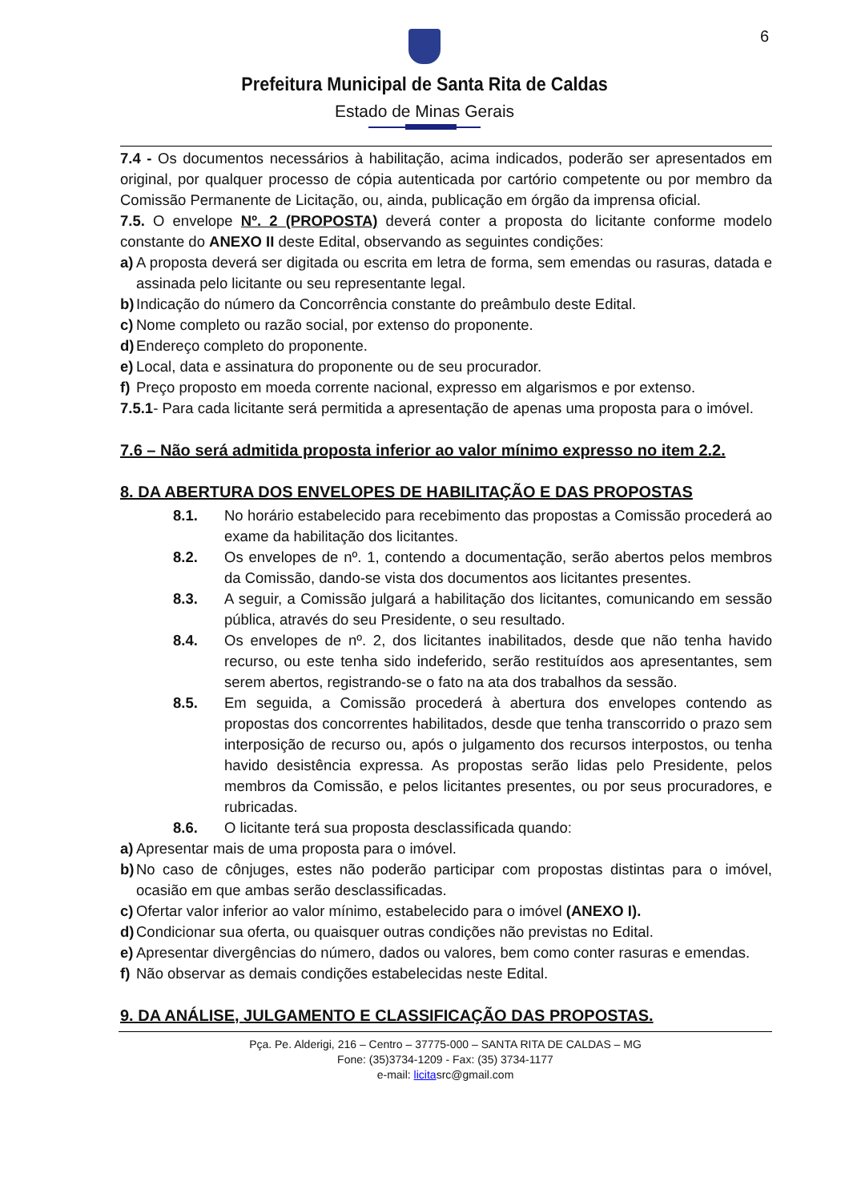6
Prefeitura Municipal de Santa Rita de Caldas
Estado de Minas Gerais
7.4 - Os documentos necessários à habilitação, acima indicados, poderão ser apresentados em original, por qualquer processo de cópia autenticada por cartório competente ou por membro da Comissão Permanente de Licitação, ou, ainda, publicação em órgão da imprensa oficial.
7.5. O envelope Nº. 2 (PROPOSTA) deverá conter a proposta do licitante conforme modelo constante do ANEXO II deste Edital, observando as seguintes condições:
a) A proposta deverá ser digitada ou escrita em letra de forma, sem emendas ou rasuras, datada e assinada pelo licitante ou seu representante legal.
b) Indicação do número da Concorrência constante do preâmbulo deste Edital.
c) Nome completo ou razão social, por extenso do proponente.
d) Endereço completo do proponente.
e) Local, data e assinatura do proponente ou de seu procurador.
f) Preço proposto em moeda corrente nacional, expresso em algarismos e por extenso.
7.5.1- Para cada licitante será permitida a apresentação de apenas uma proposta para o imóvel.
7.6 – Não será admitida proposta inferior ao valor mínimo expresso no item 2.2.
8. DA ABERTURA DOS ENVELOPES DE HABILITAÇÃO E DAS PROPOSTAS
8.1. No horário estabelecido para recebimento das propostas a Comissão procederá ao exame da habilitação dos licitantes.
8.2. Os envelopes de nº. 1, contendo a documentação, serão abertos pelos membros da Comissão, dando-se vista dos documentos aos licitantes presentes.
8.3. A seguir, a Comissão julgará a habilitação dos licitantes, comunicando em sessão pública, através do seu Presidente, o seu resultado.
8.4. Os envelopes de nº. 2, dos licitantes inabilitados, desde que não tenha havido recurso, ou este tenha sido indeferido, serão restituídos aos apresentantes, sem serem abertos, registrando-se o fato na ata dos trabalhos da sessão.
8.5. Em seguida, a Comissão procederá à abertura dos envelopes contendo as propostas dos concorrentes habilitados, desde que tenha transcorrido o prazo sem interposição de recurso ou, após o julgamento dos recursos interpostos, ou tenha havido desistência expressa. As propostas serão lidas pelo Presidente, pelos membros da Comissão, e pelos licitantes presentes, ou por seus procuradores, e rubricadas.
8.6. O licitante terá sua proposta desclassificada quando:
a) Apresentar mais de uma proposta para o imóvel.
b) No caso de cônjuges, estes não poderão participar com propostas distintas para o imóvel, ocasião em que ambas serão desclassificadas.
c) Ofertar valor inferior ao valor mínimo, estabelecido para o imóvel (ANEXO I).
d) Condicionar sua oferta, ou quaisquer outras condições não previstas no Edital.
e) Apresentar divergências do número, dados ou valores, bem como conter rasuras e emendas.
f) Não observar as demais condições estabelecidas neste Edital.
9. DA ANÁLISE, JULGAMENTO E CLASSIFICAÇÃO DAS PROPOSTAS.
Pça. Pe. Alderigi, 216 – Centro – 37775-000 – SANTA RITA DE CALDAS – MG
Fone: (35)3734-1209 - Fax: (35) 3734-1177
e-mail: licitasrc@gmail.com